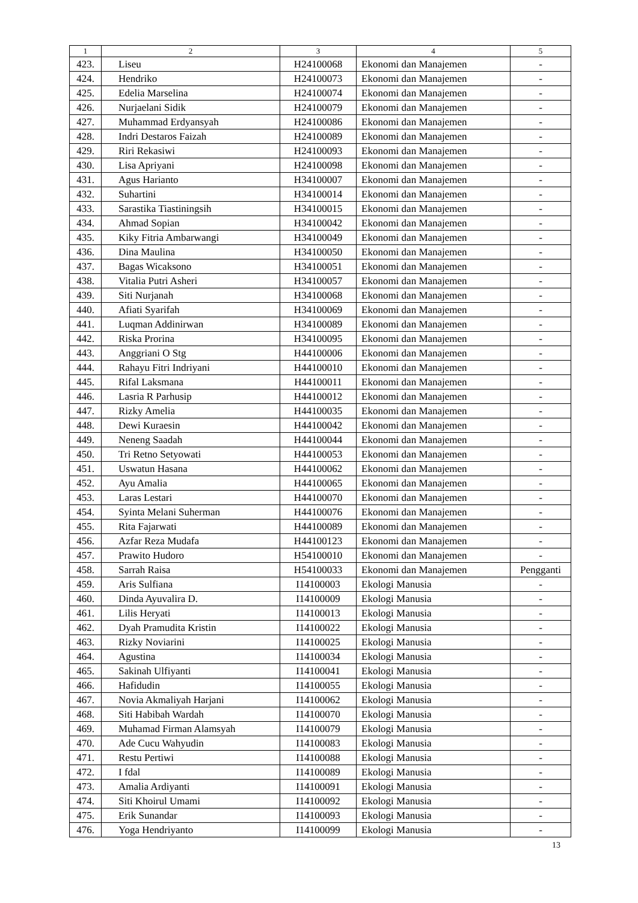| 1 | 2 | 3 | 4 | 5 |
| --- | --- | --- | --- | --- |
| 423. | Liseu | H24100068 | Ekonomi dan Manajemen | - |
| 424. | Hendriko | H24100073 | Ekonomi dan Manajemen | - |
| 425. | Edelia Marselina | H24100074 | Ekonomi dan Manajemen | - |
| 426. | Nurjaelani Sidik | H24100079 | Ekonomi dan Manajemen | - |
| 427. | Muhammad Erdyansyah | H24100086 | Ekonomi dan Manajemen | - |
| 428. | Indri Destaros Faizah | H24100089 | Ekonomi dan Manajemen | - |
| 429. | Riri Rekasiwi | H24100093 | Ekonomi dan Manajemen | - |
| 430. | Lisa Apriyani | H24100098 | Ekonomi dan Manajemen | - |
| 431. | Agus Harianto | H34100007 | Ekonomi dan Manajemen | - |
| 432. | Suhartini | H34100014 | Ekonomi dan Manajemen | - |
| 433. | Sarastika Tiastiningsih | H34100015 | Ekonomi dan Manajemen | - |
| 434. | Ahmad Sopian | H34100042 | Ekonomi dan Manajemen | - |
| 435. | Kiky Fitria Ambarwangi | H34100049 | Ekonomi dan Manajemen | - |
| 436. | Dina Maulina | H34100050 | Ekonomi dan Manajemen | - |
| 437. | Bagas Wicaksono | H34100051 | Ekonomi dan Manajemen | - |
| 438. | Vitalia Putri Asheri | H34100057 | Ekonomi dan Manajemen | - |
| 439. | Siti Nurjanah | H34100068 | Ekonomi dan Manajemen | - |
| 440. | Afiati Syarifah | H34100069 | Ekonomi dan Manajemen | - |
| 441. | Luqman Addinirwan | H34100089 | Ekonomi dan Manajemen | - |
| 442. | Riska Prorina | H34100095 | Ekonomi dan Manajemen | - |
| 443. | Anggriani O Stg | H44100006 | Ekonomi dan Manajemen | - |
| 444. | Rahayu Fitri Indriyani | H44100010 | Ekonomi dan Manajemen | - |
| 445. | Rifal Laksmana | H44100011 | Ekonomi dan Manajemen | - |
| 446. | Lasria R Parhusip | H44100012 | Ekonomi dan Manajemen | - |
| 447. | Rizky Amelia | H44100035 | Ekonomi dan Manajemen | - |
| 448. | Dewi Kuraesin | H44100042 | Ekonomi dan Manajemen | - |
| 449. | Neneng Saadah | H44100044 | Ekonomi dan Manajemen | - |
| 450. | Tri Retno Setyowati | H44100053 | Ekonomi dan Manajemen | - |
| 451. | Uswatun Hasana | H44100062 | Ekonomi dan Manajemen | - |
| 452. | Ayu Amalia | H44100065 | Ekonomi dan Manajemen | - |
| 453. | Laras Lestari | H44100070 | Ekonomi dan Manajemen | - |
| 454. | Syinta Melani Suherman | H44100076 | Ekonomi dan Manajemen | - |
| 455. | Rita Fajarwati | H44100089 | Ekonomi dan Manajemen | - |
| 456. | Azfar Reza Mudafa | H44100123 | Ekonomi dan Manajemen | - |
| 457. | Prawito Hudoro | H54100010 | Ekonomi dan Manajemen | - |
| 458. | Sarrah Raisa | H54100033 | Ekonomi dan Manajemen | Pengganti |
| 459. | Aris Sulfiana | I14100003 | Ekologi Manusia | - |
| 460. | Dinda Ayuvalira D. | I14100009 | Ekologi Manusia | - |
| 461. | Lilis Heryati | I14100013 | Ekologi Manusia | - |
| 462. | Dyah Pramudita Kristin | I14100022 | Ekologi Manusia | - |
| 463. | Rizky Noviarini | I14100025 | Ekologi Manusia | - |
| 464. | Agustina | I14100034 | Ekologi Manusia | - |
| 465. | Sakinah Ulfiyanti | I14100041 | Ekologi Manusia | - |
| 466. | Hafidudin | I14100055 | Ekologi Manusia | - |
| 467. | Novia Akmaliyah Harjani | I14100062 | Ekologi Manusia | - |
| 468. | Siti Habibah Wardah | I14100070 | Ekologi Manusia | - |
| 469. | Muhamad Firman Alamsyah | I14100079 | Ekologi Manusia | - |
| 470. | Ade Cucu Wahyudin | I14100083 | Ekologi Manusia | - |
| 471. | Restu Pertiwi | I14100088 | Ekologi Manusia | - |
| 472. | I fdal | I14100089 | Ekologi Manusia | - |
| 473. | Amalia Ardiyanti | I14100091 | Ekologi Manusia | - |
| 474. | Siti Khoirul Umami | I14100092 | Ekologi Manusia | - |
| 475. | Erik Sunandar | I14100093 | Ekologi Manusia | - |
| 476. | Yoga Hendriyanto | I14100099 | Ekologi Manusia | - |
13